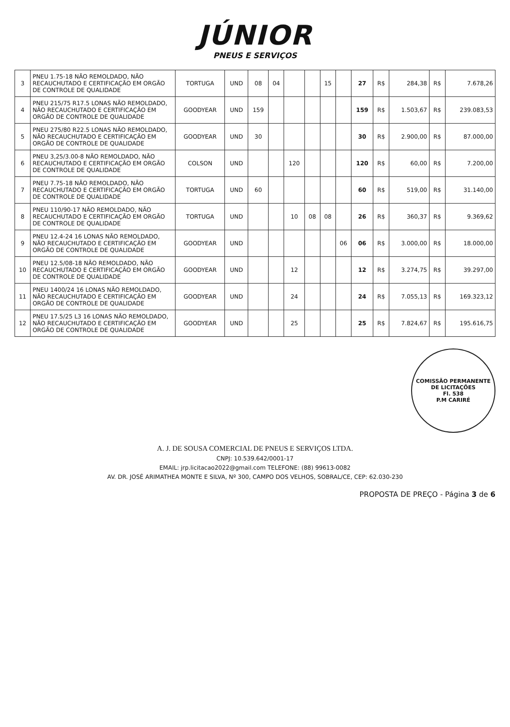JÚNIOR
PNEUS E SERVIÇOS
| 3 | PNEU 1.75-18 NÃO REMOLDADO, NÃO RECAUCHUTADO E CERTIFICAÇÃO EM ORGÃO DE CONTROLE DE QUALIDADE | TORTUGA | UND | 08 | 04 | | | 15 | | 27 | R$ | 284,38 | R$ | 7.678,26 |
| 4 | PNEU 215/75 R17.5 LONAS NÃO REMOLDADO, NÃO RECAUCHUTADO E CERTIFICAÇÃO EM ORGÃO DE CONTROLE DE QUALIDADE | GOODYEAR | UND | 159 | | | | | | 159 | R$ | 1.503,67 | R$ | 239.083,53 |
| 5 | PNEU 275/80 R22.5 LONAS NÃO REMOLDADO, NÃO RECAUCHUTADO E CERTIFICAÇÃO EM ORGÃO DE CONTROLE DE QUALIDADE | GOODYEAR | UND | 30 | | | | | | 30 | R$ | 2.900,00 | R$ | 87.000,00 |
| 6 | PNEU 3,25/3.00-8 NÃO REMOLDADO, NÃO RECAUCHUTADO E CERTIFICAÇÃO EM ORGÃO DE CONTROLE DE QUALIDADE | COLSON | UND | | | 120 | | | | 120 | R$ | 60,00 | R$ | 7.200,00 |
| 7 | PNEU 7.75-18 NÃO REMOLDADO, NÃO RECAUCHUTADO E CERTIFICAÇÃO EM ORGÃO DE CONTROLE DE QUALIDADE | TORTUGA | UND | 60 | | | | | | 60 | R$ | 519,00 | R$ | 31.140,00 |
| 8 | PNEU 110/90-17 NÃO REMOLDADO, NÃO RECAUCHUTADO E CERTIFICAÇÃO EM ORGÃO DE CONTROLE DE QUALIDADE | TORTUGA | UND | | | 10 | 08 | 08 | | 26 | R$ | 360,37 | R$ | 9.369,62 |
| 9 | PNEU 12.4-24 16 LONAS NÃO REMOLDADO, NÃO RECAUCHUTADO E CERTIFICAÇÃO EM ORGÃO DE CONTROLE DE QUALIDADE | GOODYEAR | UND | | | | | | 06 | 06 | R$ | 3.000,00 | R$ | 18.000,00 |
| 10 | PNEU 12.5/08-18 NÃO REMOLDADO, NÃO RECAUCHUTADO E CERTIFICAÇÃO EM ORGÃO DE CONTROLE DE QUALIDADE | GOODYEAR | UND | | | 12 | | | | 12 | R$ | 3.274,75 | R$ | 39.297,00 |
| 11 | PNEU 1400/24 16 LONAS NÃO REMOLDADO, NÃO RECAUCHUTADO E CERTIFICAÇÃO EM ORGÃO DE CONTROLE DE QUALIDADE | GOODYEAR | UND | | | 24 | | | | 24 | R$ | 7.055,13 | R$ | 169.323,12 |
| 12 | PNEU 17.5/25 L3 16 LONAS NÃO REMOLDADO, NÃO RECAUCHUTADO E CERTIFICAÇÃO EM ORGÃO DE CONTROLE DE QUALIDADE | GOODYEAR | UND | | | 25 | | | | 25 | R$ | 7.824,67 | R$ | 195.616,75 |
COMISSÃO PERMANENTE DE LICITAÇÕES
Fl. 538
P.M CARIRÉ
A. J. DE SOUSA COMERCIAL DE PNEUS E SERVIÇOS LTDA.
CNPJ: 10.539.642/0001-17
EMAIL: jrp.licitacao2022@gmail.com TELEFONE: (88) 99613-0082
AV. DR. JOSÉ ARIMATHEA MONTE E SILVA, Nº 300, CAMPO DOS VELHOS, SOBRAL/CE, CEP: 62.030-230
PROPOSTA DE PREÇO - Página 3 de 6